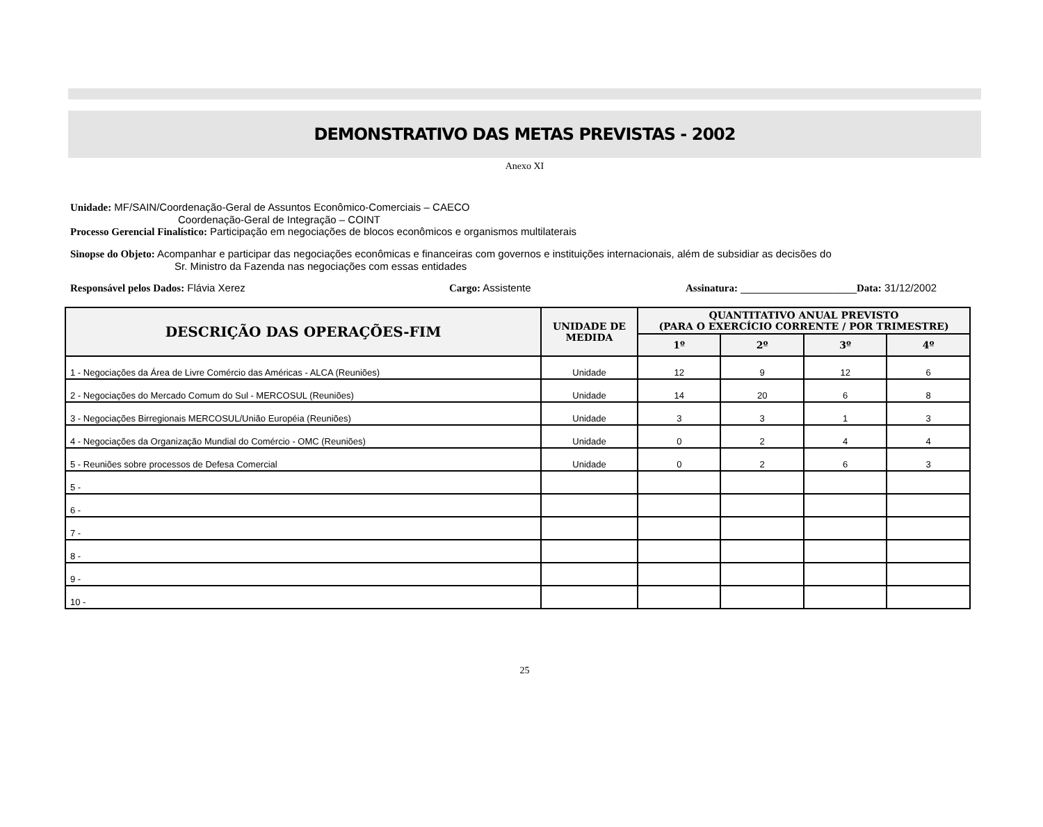DEMONSTRATIVO DAS METAS PREVISTAS - 2002
Anexo XI
Unidade: MF/SAIN/Coordenação-Geral de Assuntos Econômico-Comerciais – CAECO
Coordenação-Geral de Integração – COINT
Processo Gerencial Finalístico: Participação em negociações de blocos econômicos e organismos multilaterais
Sinopse do Objeto: Acompanhar e participar das negociações econômicas e financeiras com governos e instituições internacionais, além de subsidiar as decisões do
Sr. Ministro da Fazenda nas negociações com essas entidades
Responsável pelos Dados: Flávia Xerez Cargo: Assistente Assinatura: ____________________Data: 31/12/2002
| DESCRIÇÃO DAS OPERAÇÕES-FIM | UNIDADE DE MEDIDA | QUANTITATIVO ANUAL PREVISTO (PARA O EXERCÍCIO CORRENTE / POR TRIMESTRE) | | | |
| --- | --- | --- | --- | --- | --- |
| | | 1º | 2º | 3º | 4º |
| 1 - Negociações da Área de Livre Comércio das Américas - ALCA (Reuniões) | Unidade | 12 | 9 | 12 | 6 |
| 2 - Negociações do Mercado Comum do Sul - MERCOSUL (Reuniões) | Unidade | 14 | 20 | 6 | 8 |
| 3 - Negociações Birregionais MERCOSUL/União Européia (Reuniões) | Unidade | 3 | 3 | 1 | 3 |
| 4 - Negociações da Organização Mundial do Comércio - OMC (Reuniões) | Unidade | 0 | 2 | 4 | 4 |
| 5 - Reuniões sobre processos de Defesa Comercial | Unidade | 0 | 2 | 6 | 3 |
| 5 - | | | | | |
| 6 - | | | | | |
| 7 - | | | | | |
| 8 - | | | | | |
| 9 - | | | | | |
| 10 - | | | | | |
25